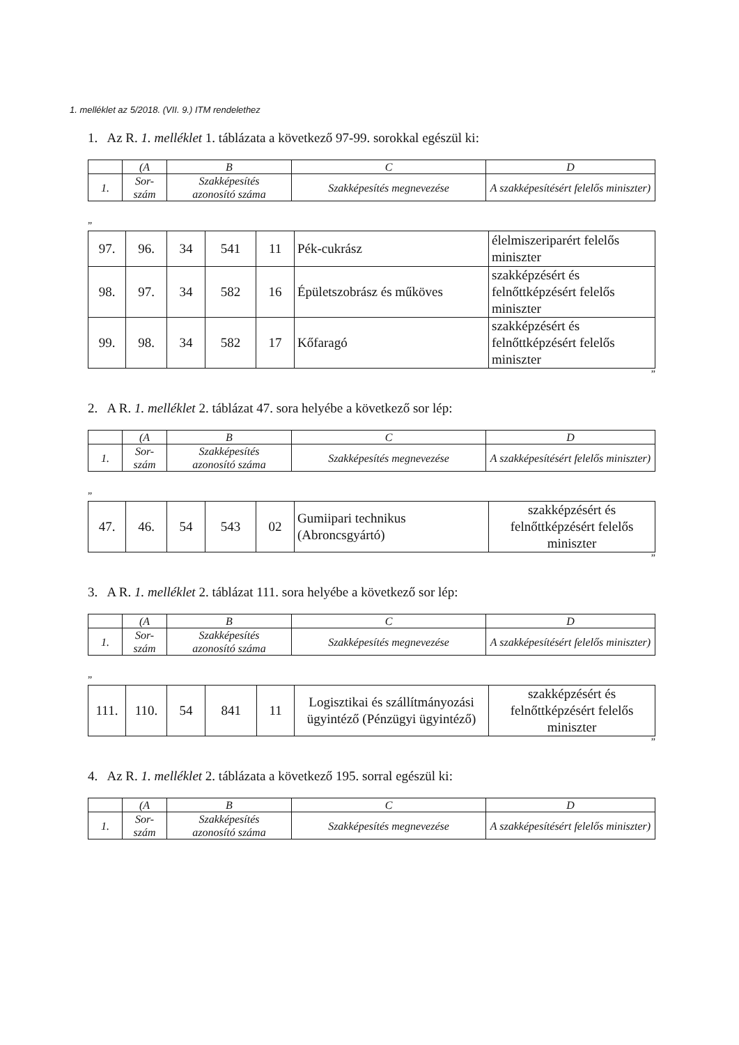1. melléklet az 5/2018. (VII. 9.) ITM rendelethez
1. Az R. 1. melléklet 1. táblázata a következő 97-99. sorokkal egészül ki:
| | (A | B | C | D |
| 1. | Sor- szám | Szakképesítés azonosító száma | Szakképesítés megnevezése | A szakképesítésért felelős miniszter) |
”
| 97. | 96. | 34 | 541 | 11 | Pék-cukrász | élelmiszeriparért felelős miniszter |
| 98. | 97. | 34 | 582 | 16 | Épületszobrász és műköves | szakképzésért és felnőttképzésért felelős miniszter |
| 99. | 98. | 34 | 582 | 17 | Kőfaragó | szakképzésért és felnőttképzésért felelős miniszter |
”
2. A R. 1. melléklet 2. táblázat 47. sora helyébe a következő sor lép:
| | (A | B | C | D |
| 1. | Sor- szám | Szakképesítés azonosító száma | Szakképesítés megnevezése | A szakképesítésért felelős miniszter) |
”
| 47. | 46. | 54 | 543 | 02 | Gumiipari technikus (Abroncsgyártó) | szakképzésért és felnőttképzésért felelős miniszter |
”
3. A R. 1. melléklet 2. táblázat 111. sora helyébe a következő sor lép:
| | (A | B | C | D |
| 1. | Sor- szám | Szakképesítés azonosító száma | Szakképesítés megnevezése | A szakképesítésért felelős miniszter) |
”
| 111. | 110. | 54 | 841 | 11 | Logisztikai és szállítmányozási ügyintéző (Pénzügyi ügyintéző) | szakképzésért és felnőttképzésért felelős miniszter |
”
4. Az R. 1. melléklet 2. táblázata a következő 195. sorral egészül ki:
| | (A | B | C | D |
| 1. | Sor- szám | Szakképesítés azonosító száma | Szakképesítés megnevezése | A szakképesítésért felelős miniszter) |